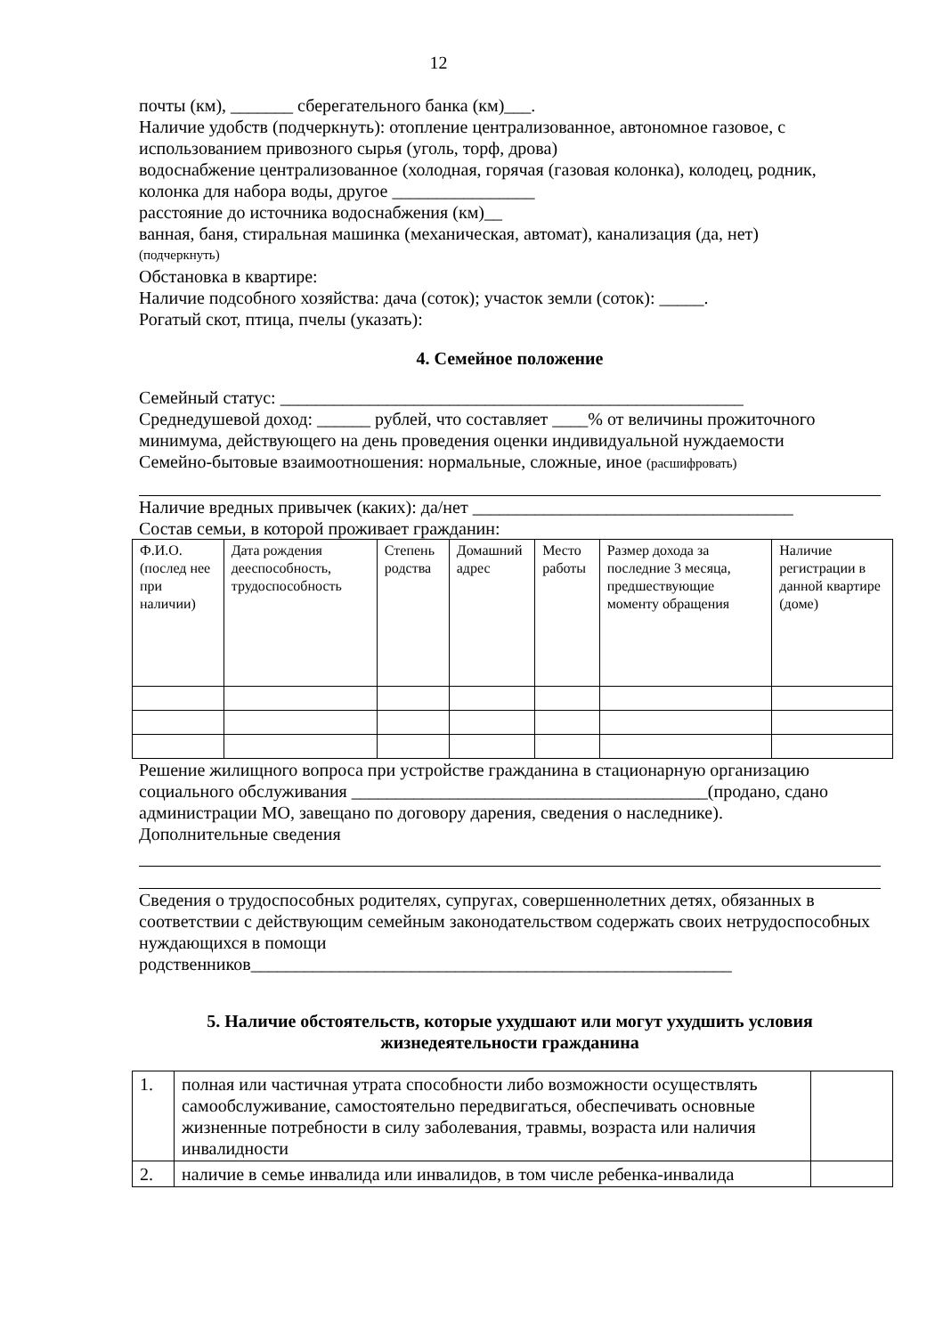12
почты (км), _______ сберегательного банка (км)___.
Наличие удобств (подчеркнуть): отопление централизованное, автономное газовое, с использованием привозного сырья (уголь, торф, дрова)
водоснабжение централизованное (холодная, горячая (газовая колонка), колодец, родник, колонка для набора воды, другое ________________
расстояние до источника водоснабжения (км)__
ванная, баня, стиральная машинка (механическая, автомат), канализация (да, нет)
(подчеркнуть)
Обстановка в квартире:
Наличие подсобного хозяйства: дача (соток); участок земли (соток): _____.
Рогатый скот, птица, пчелы (указать):
4. Семейное положение
Семейный статус: ____________________________________________________
Среднедушевой доход: ______ рублей, что составляет ____% от величины прожиточного минимума, действующего на день проведения оценки индивидуальной нуждаемости
Семейно-бытовые взаимоотношения: нормальные, сложные, иное (расшифровать)
Наличие вредных привычек (каких): да/нет ____________________________________
Состав семьи, в которой проживает гражданин:
| Ф.И.О. (послед нее при наличии) | Дата рождения дееспособность, трудоспособность | Степень родства | Домашний адрес | Место работы | Размер дохода за последние 3 месяца, предшествующие моменту обращения | Наличие регистрации в данной квартире (доме) |
Решение жилищного вопроса при устройстве гражданина в стационарную организацию социального обслуживания ________________________________________(продано, сдано администрации МО, завещано по договору дарения, сведения о наследнике).
Дополнительные сведения
Сведения о трудоспособных родителях, супругах, совершеннолетних детях, обязанных в соответствии с действующим семейным законодательством содержать своих нетрудоспособных нуждающихся в помощи
родственников______________________________________________________
5. Наличие обстоятельств, которые ухудшают или могут ухудшить условия жизнедеятельности гражданина
| 1. | полная или частичная утрата способности либо возможности осуществлять самообслуживание, самостоятельно передвигаться, обеспечивать основные жизненные потребности в силу заболевания, травмы, возраста или наличия инвалидности | |
| 2. | наличие в семье инвалида или инвалидов, в том числе ребенка-инвалида | |